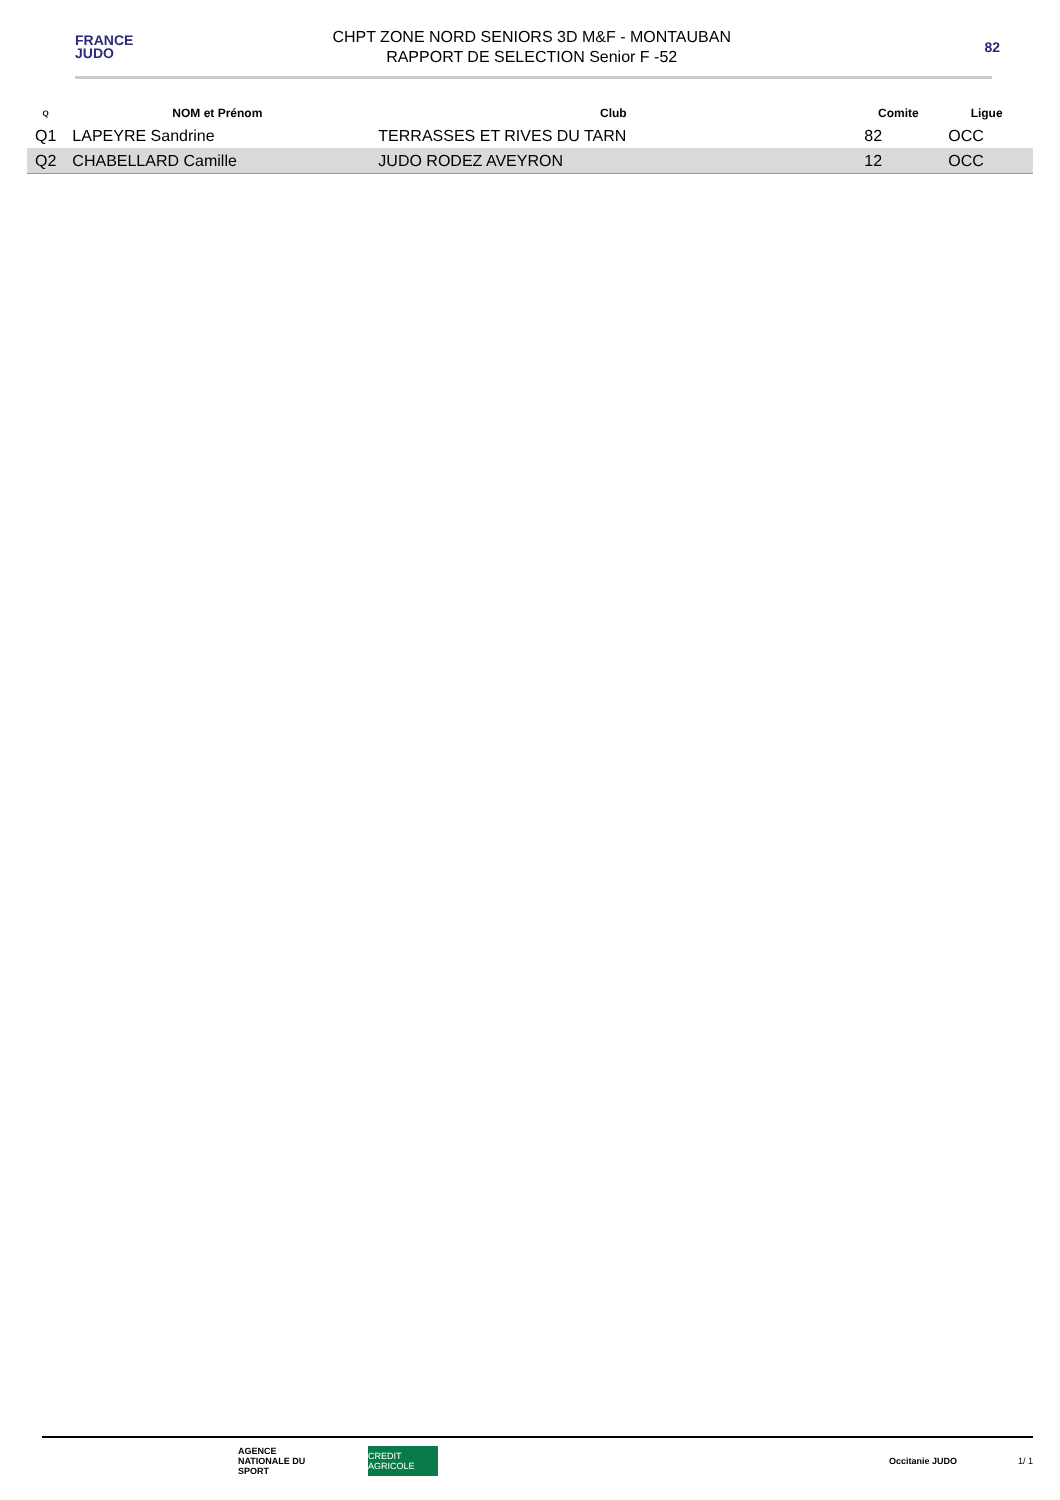FRANCE
JUDO
CHPT ZONE NORD SENIORS 3D M&F - MONTAUBAN
RAPPORT DE SELECTION Senior F -52
82
| Q | NOM et Prénom | Club | Comite | Ligue |
| --- | --- | --- | --- | --- |
| Q1 | LAPEYRE Sandrine | TERRASSES ET RIVES DU TARN | 82 | OCC |
| Q2 | CHABELLARD Camille | JUDO RODEZ AVEYRON | 12 | OCC |
AGENCE NATIONALE DU SPORT
CREDIT AGRICOLE
Occitanie JUDO
1/ 1